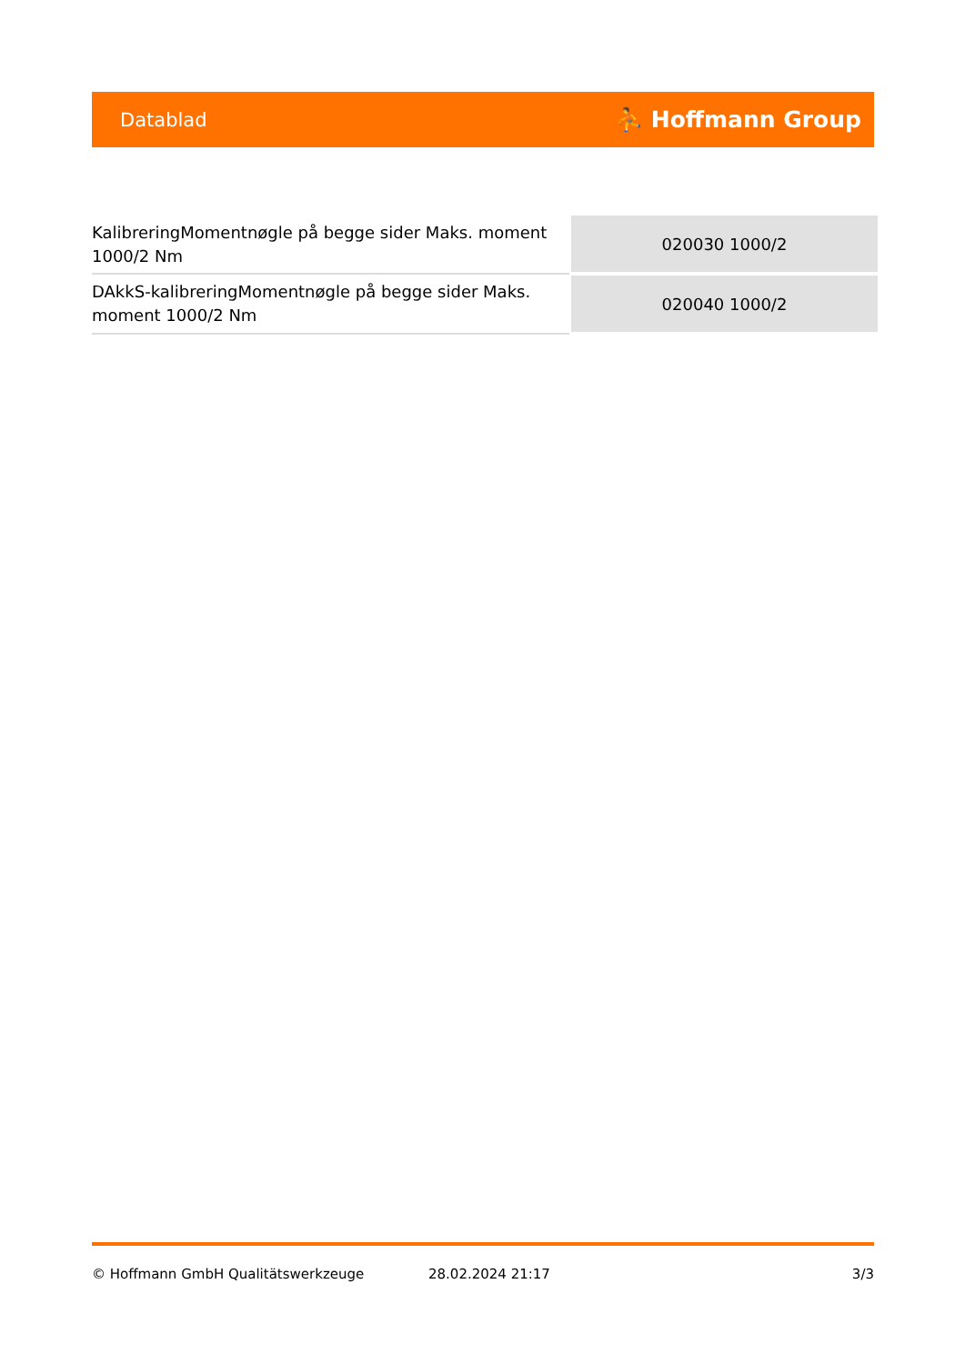Datablad ⛹ Hoffmann Group
| KalibreringMomentnøgle på begge sider Maks. moment 1000/2 Nm | 020030 1000/2 |
| DAkkS-kalibreringMomentnøgle på begge sider Maks. moment 1000/2 Nm | 020040 1000/2 |
© Hoffmann GmbH Qualitätswerkzeuge 28.02.2024 21:17 3/3